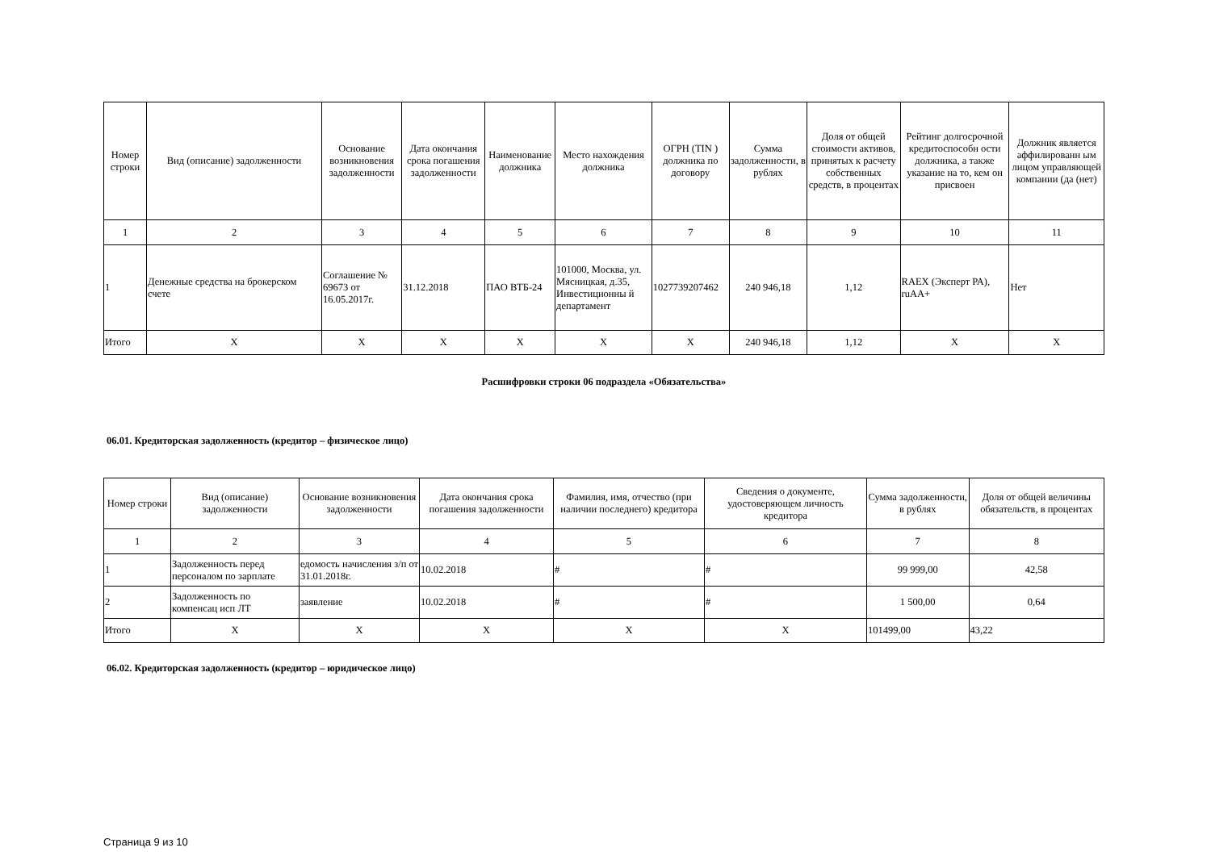| Номер строки | Вид (описание) задолженности | Основание возникновения задолженности | Дата окончания срока погашения задолженности | Наименование должника | Место нахождения должника | ОГРН (TIN ) должника по договору | Сумма задолженности, в рублях | Доля от общей стоимости активов, принятых к расчету собственных средств, в процентах | Рейтинг долгосрочной кредитоспособн ости должника, а также указание на то, кем он присвоен | Должник является аффилированн ым лицом управляющей компании (да (нет) |
| --- | --- | --- | --- | --- | --- | --- | --- | --- | --- | --- |
| 1 | 2 | 3 | 4 | 5 | 6 | 7 | 8 | 9 | 10 | 11 |
| 1 | Денежные средства на брокерском счете | Соглашение № 69673 от 16.05.2017г. | 31.12.2018 | ПАО ВТБ-24 | 101000, Москва, ул. Мясницкая, д.35, Инвестиционны й департамент | 1027739207462 | 240 946,18 | 1,12 | RAEX (Эксперт РА), ruAA+ | Нет |
| Итого | X | X | X | X | X | X | 240 946,18 | 1,12 | X | X |
Расшифровки строки 06 подраздела «Обязательства»
06.01. Кредиторская задолженность (кредитор – физическое лицо)
| Номер строки | Вид (описание) задолженности | Основание возникновения задолженности | Дата окончания срока погашения задолженности | Фамилия, имя, отчество (при наличии последнего) кредитора | Сведения о документе, удостоверяющем личность кредитора | Сумма задолженности, в рублях | Доля от общей величины обязательств, в процентах |
| --- | --- | --- | --- | --- | --- | --- | --- |
| 1 | 2 | 3 | 4 | 5 | 6 | 7 | 8 |
| 1 | Задолженность перед персоналом по зарплате | едомость начисления з/п от 31.01.2018г. | 10.02.2018 | # | # | 99 999,00 | 42,58 |
| 2 | Задолженность по компенсац исп ЛТ | заявление | 10.02.2018 | # | # | 1 500,00 | 0,64 |
| Итого | X | X | X | X | X | 101499,00 | 43,22 |
06.02. Кредиторская задолженность (кредитор – юридическое лицо)
Страница 9 из 10